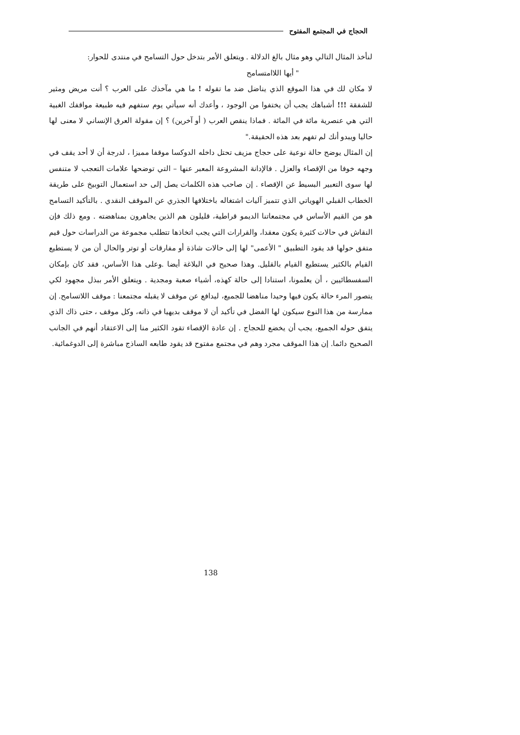الحجاج في المجتمع المفتوح
لنأخذ المثال التالي وهو مثال بالغ الدلالة . ويتعلق الأمر بتدخل حول التسامح في منتدى للحوار:
" أيها اللاامتسامح
لا مكان لك في هذا الموقع الذي يناضل ضد ما تقوله ! ما هي مآخذك على العرب ؟ أنت مريض ومثير للشفقة !!! أشباهك يجب أن يختفوا من الوجود ، وأعدك أنه سيأتي يوم ستفهم فيه طبيعة مواقفك الغبية التي هي عنصرية مائة في المائة . فماذا ينقص العرب ( أو آخرين) ؟ إن مقولة العرق الإنساني لا معنى لها حاليا ويبدو أنك لم تفهم بعد هذه الحقيقة."
إن المثال يوضح حالة نوعية على حجاج مزيف تحتل داخله الدوكسا موقفا مميزا ، لدرجة أن لا أحد يقف في وجهه خوفا من الإقصاء والعزل . فالإدانة المشروعة المعبر عنها – التي توضحها علامات التعجب لا متنفس لها سوى التعبير البسيط عن الإقصاء . إن صاحب هذه الكلمات يصل إلى حد استعمال التوبيخ على طريقة الخطاب القبلي الهوياتي الذي تتميز آليات اشتغاله باختلافها الجذري عن الموقف النقدي . بالتأكيد التسامح هو من القيم الأساس في مجتمعاتنا الديمو قراطية، قليلون هم الذين يجاهرون بمناهضته . ومع ذلك فإن النقاش في حالات كثيرة يكون معقدا، والقرارات التي يجب اتخاذها تتطلب مجموعة من الدراسات حول قيم متفق حولها قد يقود التطبيق " الأعمى" لها إلى حالات شاذة أو مفارقات أو توتر والحال أن من لا يستطيع القيام بالكثير يستطيع القيام بالقليل. وهذا صحيح في البلاغة أيضا .وعلى هذا الأساس، فقد كان بإمكان السفسطائيين ، أن يعلمونا، استنادا إلى حالة كهذه، أشياء صعبة ومجدية . ويتعلق الأمر ببذل مجهود لكي يتصور المرء حالة يكون فيها وحيدا مناهضا للجميع، ليدافع عن موقف لا يقبله مجتمعنا : موقف اللاتسامح. إن ممارسة من هذا النوع سيكون لها الفضل في تأكيد أن لا موقف بديهيا في ذاته، وكل موقف ، حتى ذاك الذي يتفق حوله الجميع، يجب أن يخضع للحجاج . إن عادة الإقصاء تقود الكثير منا إلى الاعتقاد أنهم في الجانب الصحيح دائما. إن هذا الموقف مجرد وهم في مجتمع مفتوح قد يقود طابعه الساذج مباشرة إلى الدوغمائية.
138